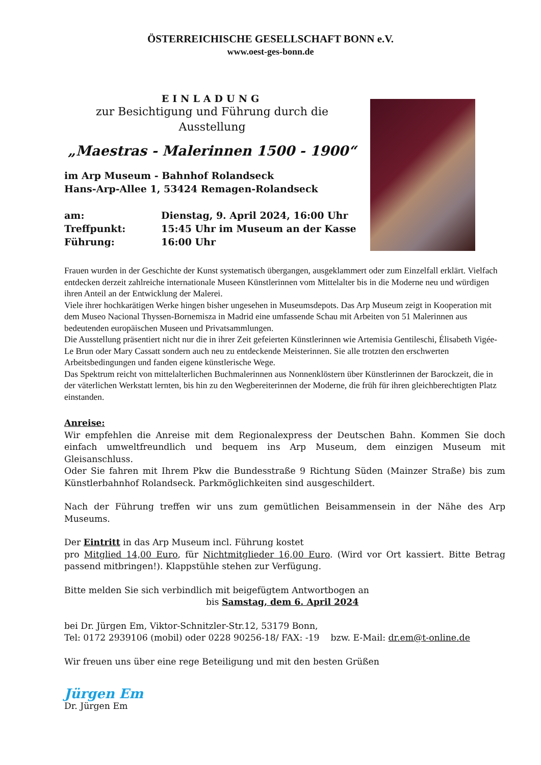ÖSTERREICHISCHE GESELLSCHAFT BONN e.V.
www.oest-ges-bonn.de
EINLADUNG
zur Besichtigung und Führung durch die
Ausstellung
„Maestras - Malerinnen 1500 - 1900“
im Arp Museum - Bahnhof Rolandseck
Hans-Arp-Allee 1, 53424 Remagen-Rolandseck
am: Dienstag, 9. April 2024, 16:00 Uhr
Treffpunkt: 15:45 Uhr im Museum an der Kasse
Führung: 16:00 Uhr
Frauen wurden in der Geschichte der Kunst systematisch übergangen, ausgeklammert oder zum Einzelfall erklärt. Vielfach entdecken derzeit zahlreiche internationale Museen Künstlerinnen vom Mittelalter bis in die Moderne neu und würdigen ihren Anteil an der Entwicklung der Malerei.
Viele ihrer hochkarätigen Werke hingen bisher ungesehen in Museumsdepots. Das Arp Museum zeigt in Kooperation mit dem Museo Nacional Thyssen-Bornemisza in Madrid eine umfassende Schau mit Arbeiten von 51 Malerinnen aus bedeutenden europäischen Museen und Privatsammlungen.
Die Ausstellung präsentiert nicht nur die in ihrer Zeit gefeierten Künstlerinnen wie Artemisia Gentileschi, Élisabeth Vigée-Le Brun oder Mary Cassatt sondern auch neu zu entdeckende Meisterinnen. Sie alle trotzten den erschwerten Arbeitsbedingungen und fanden eigene künstlerische Wege.
Das Spektrum reicht von mittelalterlichen Buchmalerinnen aus Nonnenklöstern über Künstlerinnen der Barockzeit, die in der väterlichen Werkstatt lernten, bis hin zu den Wegbereiterinnen der Moderne, die früh für ihren gleichberechtigten Platz einstanden.
Anreise:
Wir empfehlen die Anreise mit dem Regionalexpress der Deutschen Bahn. Kommen Sie doch einfach umweltfreundlich und bequem ins Arp Museum, dem einzigen Museum mit Gleisanschluss.
Oder Sie fahren mit Ihrem Pkw die Bundesstraße 9 Richtung Süden (Mainzer Straße) bis zum Künstlerbahnhof Rolandseck. Parkmöglichkeiten sind ausgeschildert.
Nach der Führung treffen wir uns zum gemütlichen Beisammensein in der Nähe des Arp Museums.
Der Eintritt in das Arp Museum incl. Führung kostet
pro Mitglied 14,00 Euro, für Nichtmitglieder 16,00 Euro. (Wird vor Ort kassiert. Bitte Betrag passend mitbringen!). Klappstühle stehen zur Verfügung.
Bitte melden Sie sich verbindlich mit beigefügtem Antwortbogen an
bis Samstag, dem 6. April 2024
bei Dr. Jürgen Em, Viktor-Schnitzler-Str.12, 53179 Bonn,
Tel: 0172 2939106 (mobil) oder 0228 90256-18/ FAX: -19 bzw. E-Mail: dr.em@t-online.de
Wir freuen uns über eine rege Beteiligung und mit den besten Grüßen
Jürgen Em
Dr. Jürgen Em